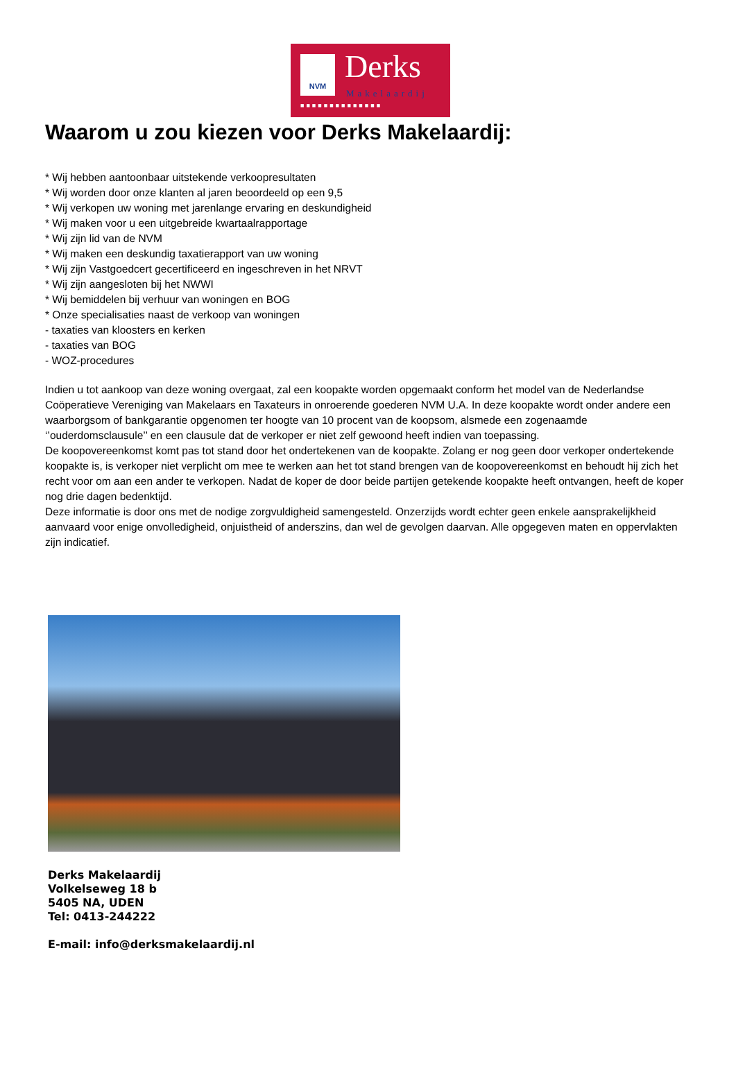NVM Derks
Makelaardij
■■■■■■■■■■■■■■
Waarom u zou kiezen voor Derks Makelaardij:
* Wij hebben aantoonbaar uitstekende verkoopresultaten
* Wij worden door onze klanten al jaren beoordeeld op een 9,5
* Wij verkopen uw woning met jarenlange ervaring en deskundigheid
* Wij maken voor u een uitgebreide kwartaalrapportage
* Wij zijn lid van de NVM
* Wij maken een deskundig taxatierapport van uw woning
* Wij zijn Vastgoedcert gecertificeerd en ingeschreven in het NRVT
* Wij zijn aangesloten bij het NWWI
* Wij bemiddelen bij verhuur van woningen en BOG
* Onze specialisaties naast de verkoop van woningen
- taxaties van kloosters en kerken
- taxaties van BOG
- WOZ-procedures
Indien u tot aankoop van deze woning overgaat, zal een koopakte worden opgemaakt conform het model van de Nederlandse Coöperatieve Vereniging van Makelaars en Taxateurs in onroerende goederen NVM U.A. In deze koopakte wordt onder andere een waarborgsom of bankgarantie opgenomen ter hoogte van 10 procent van de koopsom, alsmede een zogenaamde ‘’ouderdomsclausule’’ en een clausule dat de verkoper er niet zelf gewoond heeft indien van toepassing.
De koopovereenkomst komt pas tot stand door het ondertekenen van de koopakte. Zolang er nog geen door verkoper ondertekende koopakte is, is verkoper niet verplicht om mee te werken aan het tot stand brengen van de koopovereenkomst en behoudt hij zich het recht voor om aan een ander te verkopen. Nadat de koper de door beide partijen getekende koopakte heeft ontvangen, heeft de koper nog drie dagen bedenktijd.
Deze informatie is door ons met de nodige zorgvuldigheid samengesteld. Onzerzijds wordt echter geen enkele aansprakelijkheid aanvaard voor enige onvolledigheid, onjuistheid of anderszins, dan wel de gevolgen daarvan. Alle opgegeven maten en oppervlakten zijn indicatief.
Derks Makelaardij
Volkelseweg 18 b
5405 NA, UDEN
Tel: 0413-244222
E-mail: info@derksmakelaardij.nl